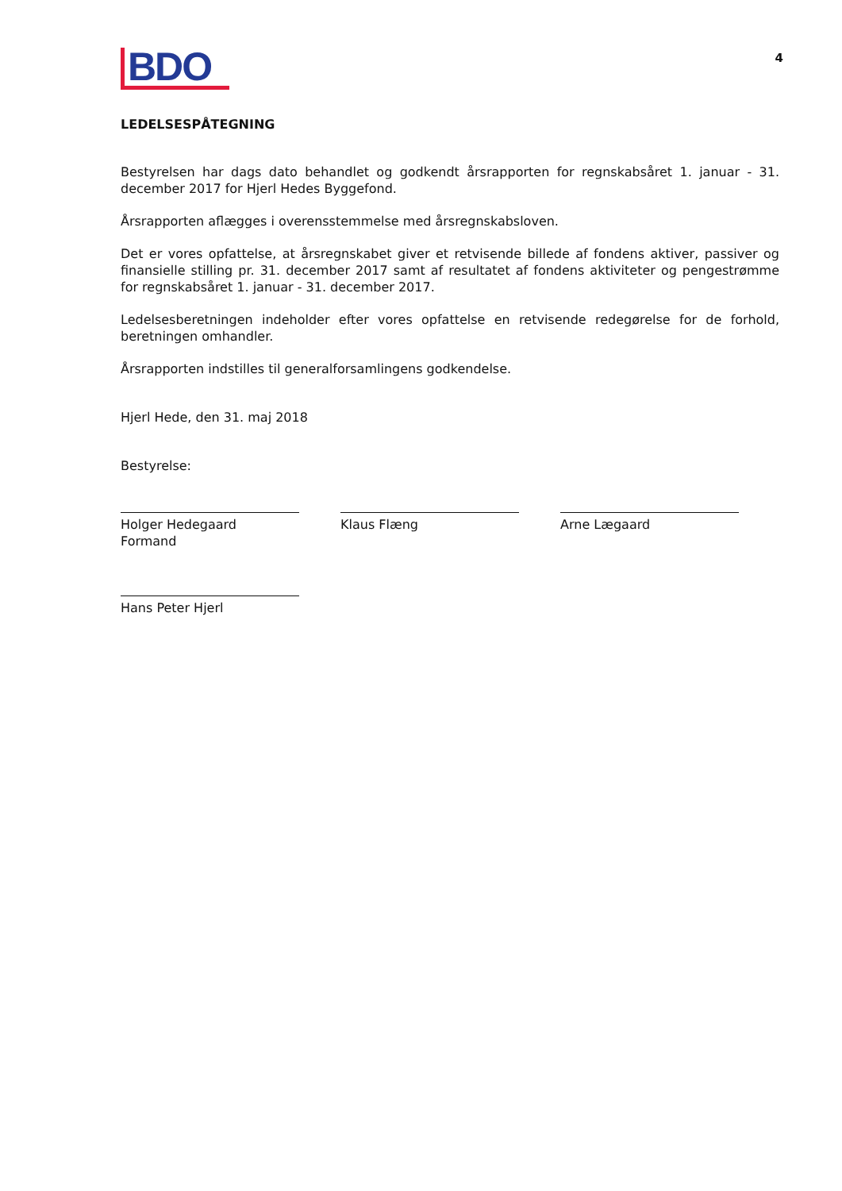BDO
4
LEDELSESPÅTEGNING
Bestyrelsen har dags dato behandlet og godkendt årsrapporten for regnskabsåret 1. januar - 31. december 2017 for Hjerl Hedes Byggefond.
Årsrapporten aflægges i overensstemmelse med årsregnskabsloven.
Det er vores opfattelse, at årsregnskabet giver et retvisende billede af fondens aktiver, passiver og finansielle stilling pr. 31. december 2017 samt af resultatet af fondens aktiviteter og pengestrømme for regnskabsåret 1. januar - 31. december 2017.
Ledelsesberetningen indeholder efter vores opfattelse en retvisende redegørelse for de forhold, beretningen omhandler.
Årsrapporten indstilles til generalforsamlingens godkendelse.
Hjerl Hede, den 31. maj 2018
Bestyrelse:
Holger Hedegaard
Formand
Klaus Flæng Arne Lægaard
Hans Peter Hjerl